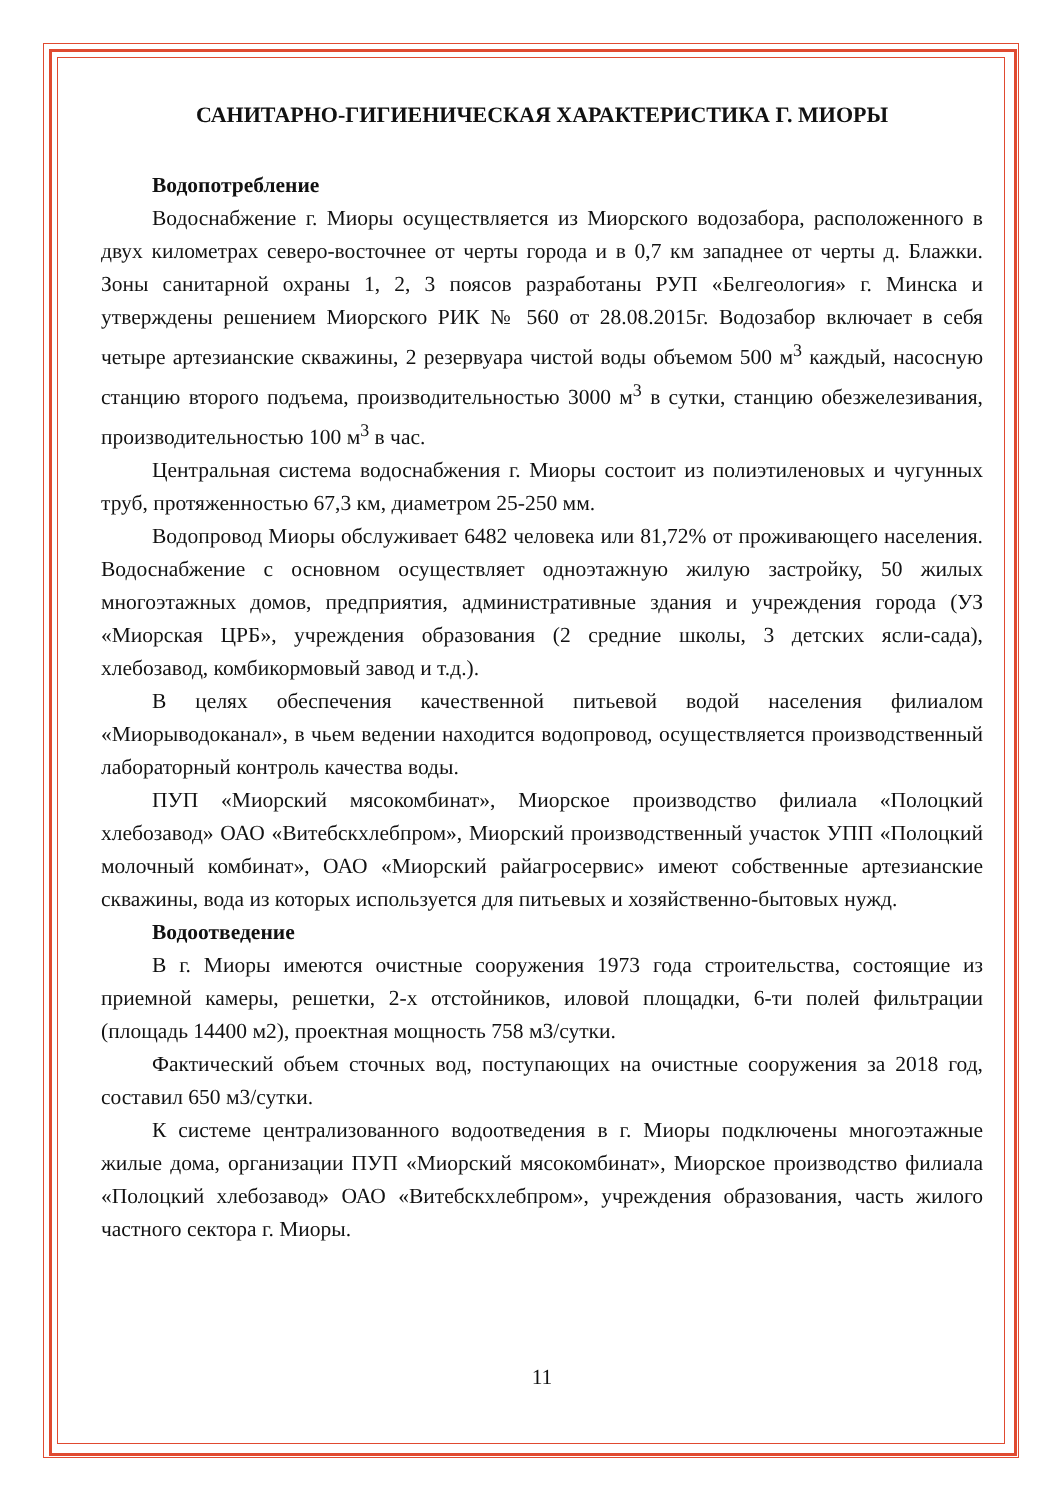САНИТАРНО-ГИГИЕНИЧЕСКАЯ ХАРАКТЕРИСТИКА Г. МИОРЫ
Водопотребление
Водоснабжение г. Миоры осуществляется из Миорского водозабора, расположенного в двух километрах северо-восточнее от черты города и в 0,7 км западнее от черты д. Блажки. Зоны санитарной охраны 1, 2, 3 поясов разработаны РУП «Белгеология» г. Минска и утверждены решением Миорского РИК № 560 от 28.08.2015г. Водозабор включает в себя четыре артезианские скважины, 2 резервуара чистой воды объемом 500 м<sup>3</sup> каждый, насосную станцию второго подъема, производительностью 3000 м<sup>3</sup> в сутки, станцию обезжелезивания, производительностью 100 м<sup>3</sup> в час.
Центральная система водоснабжения г. Миоры состоит из полиэтиленовых и чугунных труб, протяженностью 67,3 км, диаметром 25-250 мм.
Водопровод Миоры обслуживает 6482 человека или 81,72% от проживающего населения. Водоснабжение с основном осуществляет одноэтажную жилую застройку, 50 жилых многоэтажных домов, предприятия, административные здания и учреждения города (УЗ «Миорская ЦРБ», учреждения образования (2 средние школы, 3 детских ясли-сада), хлебозавод, комбикормовый завод и т.д.).
В целях обеспечения качественной питьевой водой населения филиалом «Миорыводоканал», в чьем ведении находится водопровод, осуществляется производственный лабораторный контроль качества воды.
ПУП «Миорский мясокомбинат», Миорское производство филиала «Полоцкий хлебозавод» ОАО «Витебскхлебпром», Миорский производственный участок УПП «Полоцкий молочный комбинат», ОАО «Миорский райагросервис» имеют собственные артезианские скважины, вода из которых используется для питьевых и хозяйственно-бытовых нужд.
Водоотведение
В г. Миоры имеются очистные сооружения 1973 года строительства, состоящие из приемной камеры, решетки, 2-х отстойников, иловой площадки, 6-ти полей фильтрации (площадь 14400 м2), проектная мощность 758 м3/сутки.
Фактический объем сточных вод, поступающих на очистные сооружения за 2018 год, составил 650 м3/сутки.
К системе централизованного водоотведения в г. Миоры подключены многоэтажные жилые дома, организации ПУП «Миорский мясокомбинат», Миорское производство филиала «Полоцкий хлебозавод» ОАО «Витебскхлебпром», учреждения образования, часть жилого частного сектора г. Миоры.
11